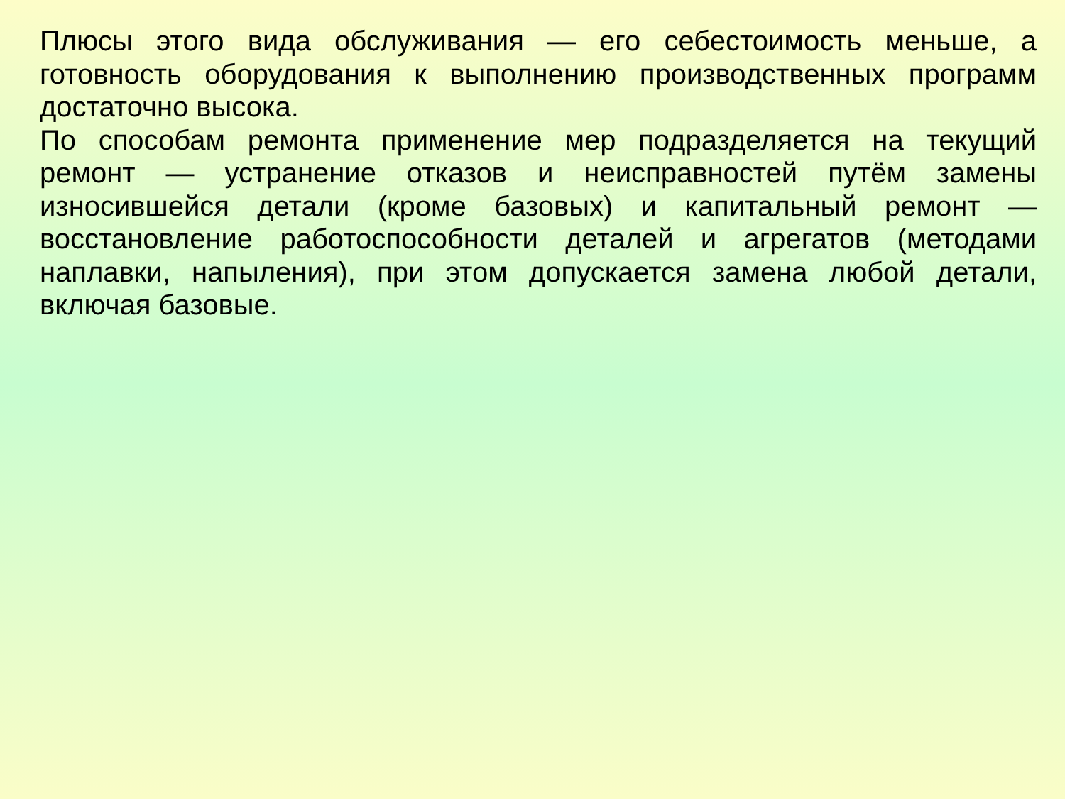Плюсы этого вида обслуживания — его себестоимость меньше, а готовность оборудования к выполнению производственных программ достаточно высока.
По способам ремонта применение мер подразделяется на текущий ремонт — устранение отказов и неисправностей путём замены износившейся детали (кроме базовых) и капитальный ремонт — восстановление работоспособности деталей и агрегатов (методами наплавки, напыления), при этом допускается замена любой детали, включая базовые.